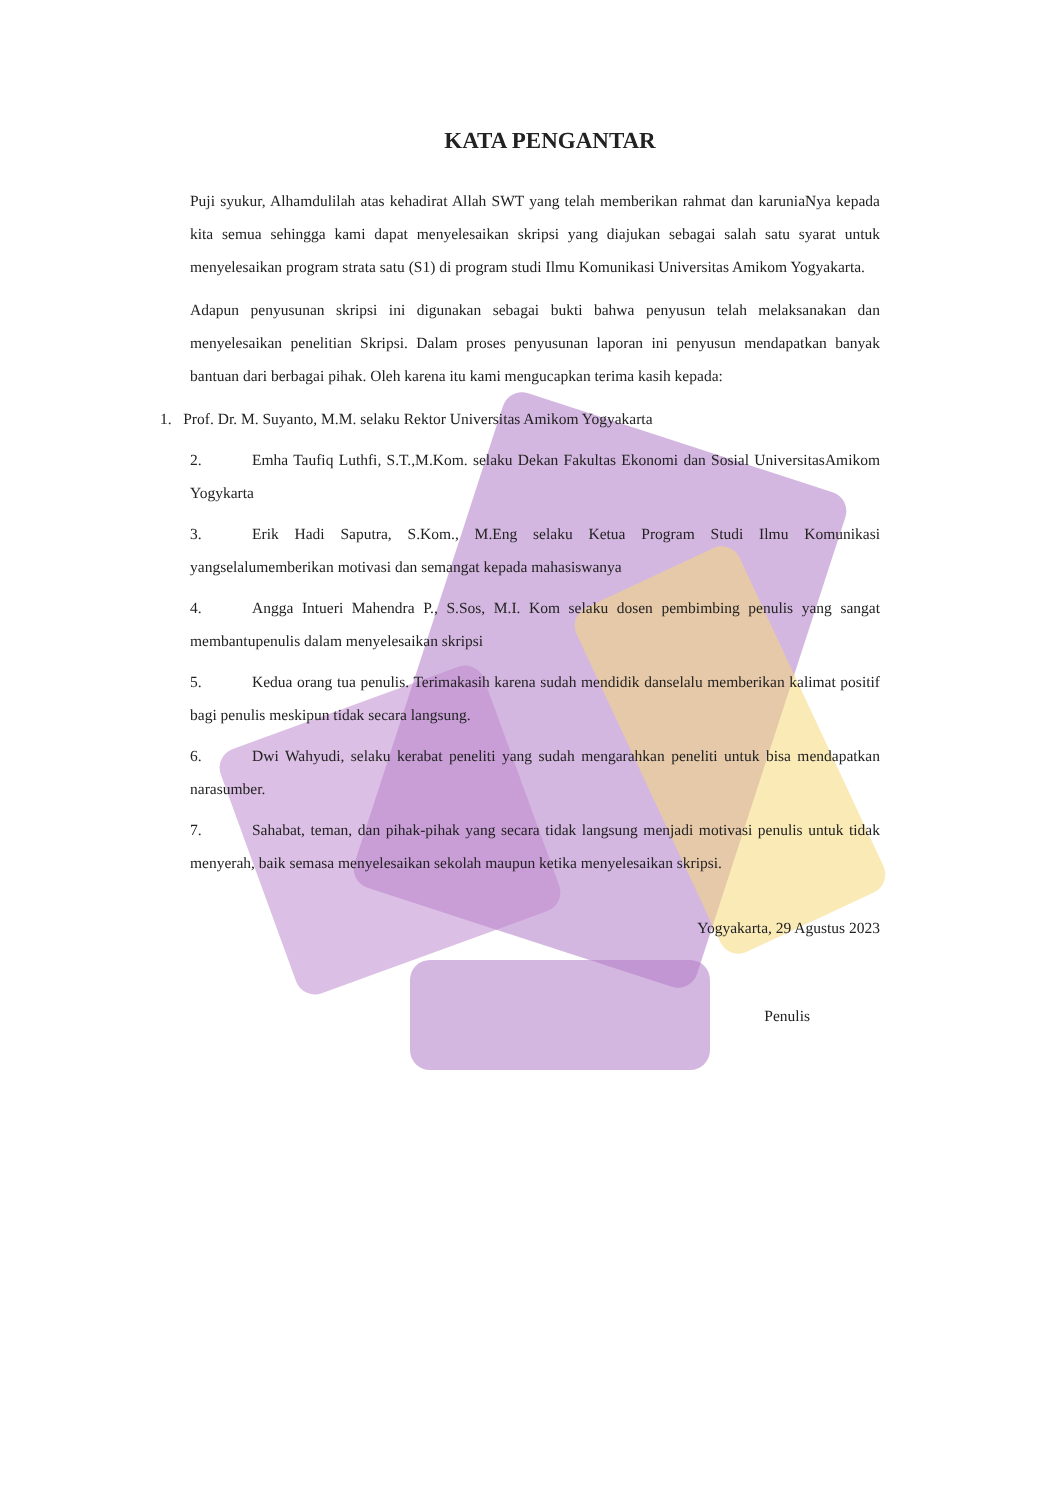KATA PENGANTAR
Puji syukur, Alhamdulilah atas kehadirat Allah SWT yang telah memberikan rahmat dan karuniaNya kepada kita semua sehingga kami dapat menyelesaikan skripsi yang diajukan sebagai salah satu syarat untuk menyelesaikan program strata satu (S1) di program studi Ilmu Komunikasi Universitas Amikom Yogyakarta.
Adapun penyusunan skripsi ini digunakan sebagai bukti bahwa penyusun telah melaksanakan dan menyelesaikan penelitian Skripsi. Dalam proses penyusunan laporan ini penyusun mendapatkan banyak bantuan dari berbagai pihak. Oleh karena itu kami mengucapkan terima kasih kepada:
1. Prof. Dr. M. Suyanto, M.M. selaku Rektor Universitas Amikom Yogyakarta
2. Emha Taufiq Luthfi, S.T.,M.Kom. selaku Dekan Fakultas Ekonomi dan Sosial UniversitasAmikom Yogykarta
3. Erik Hadi Saputra, S.Kom., M.Eng selaku Ketua Program Studi Ilmu Komunikasi yangselalumemberikan motivasi dan semangat kepada mahasiswanya
4. Angga Intueri Mahendra P., S.Sos, M.I. Kom selaku dosen pembimbing penulis yang sangat membantupenulis dalam menyelesaikan skripsi
5. Kedua orang tua penulis. Terimakasih karena sudah mendidik danselalu memberikan kalimat positif bagi penulis meskipun tidak secara langsung.
6. Dwi Wahyudi, selaku kerabat peneliti yang sudah mengarahkan peneliti untuk bisa mendapatkan narasumber.
7. Sahabat, teman, dan pihak-pihak yang secara tidak langsung menjadi motivasi penulis untuk tidak menyerah, baik semasa menyelesaikan sekolah maupun ketika menyelesaikan skripsi.
Yogyakarta, 29 Agustus 2023
Penulis